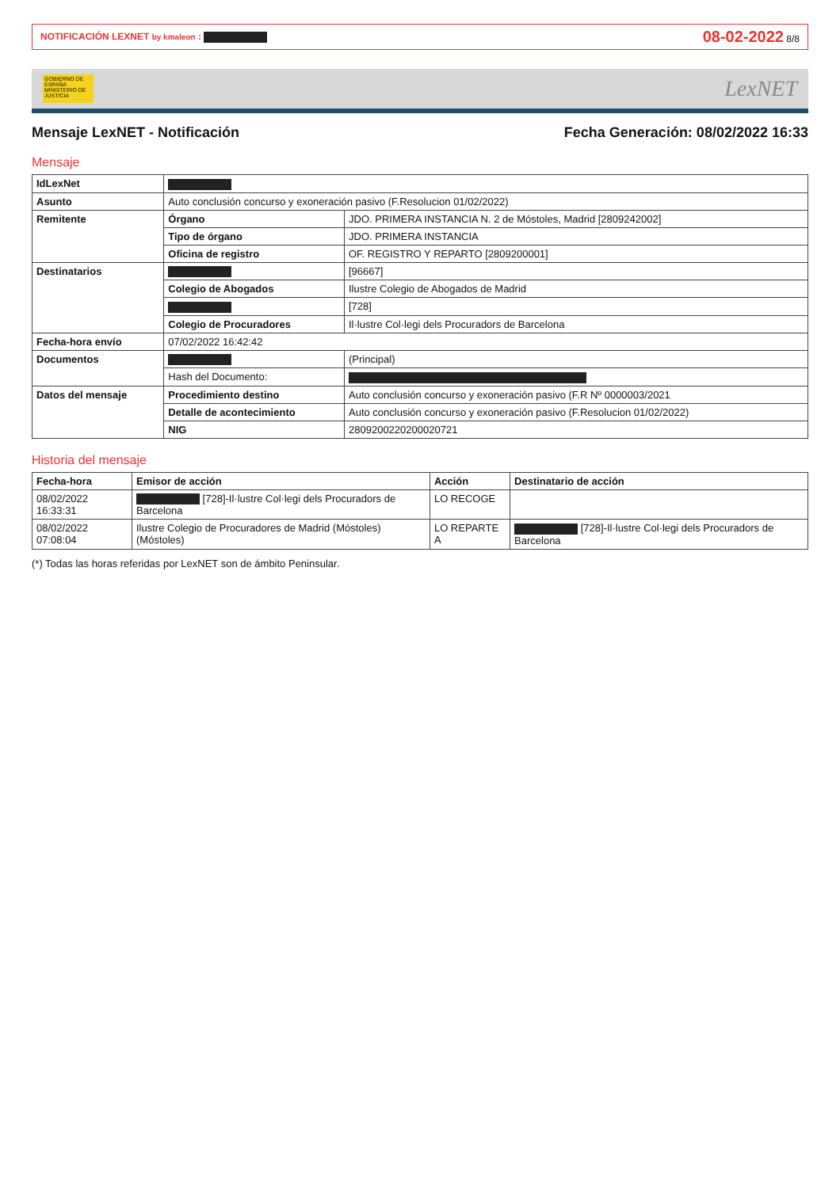NOTIFICACIÓN LEXNET by kmaleon : 08-02-2022 8/8
GOBIERNO DE ESPAÑA MINISTERIO DE JUSTICIA
LexNET
Mensaje LexNET - Notificación Fecha Generación: 08/02/2022 16:33
Mensaje
| IdLexNet | | |
| Asunto | Auto conclusión concurso y exoneración pasivo (F.Resolucion 01/02/2022) | |
| Remitente | Órgano | JDO. PRIMERA INSTANCIA N. 2 de Móstoles, Madrid [2809242002] |
| | Tipo de órgano | JDO. PRIMERA INSTANCIA |
| | Oficina de registro | OF. REGISTRO Y REPARTO [2809200001] |
| Destinatarios | | [96667] |
| | Colegio de Abogados | Ilustre Colegio de Abogados de Madrid |
| | | [728] |
| | Colegio de Procuradores | Il·lustre Col·legi dels Procuradors de Barcelona |
| Fecha-hora envío | 07/02/2022 16:42:42 | |
| Documentos | | (Principal) |
| | Hash del Documento: | |
| Datos del mensaje | Procedimiento destino | Auto conclusión concurso y exoneración pasivo (F.R Nº 0000003/2021 |
| | Detalle de acontecimiento | Auto conclusión concurso y exoneración pasivo (F.Resolucion 01/02/2022) |
| | NIG | 2809200220200020721 |
Historia del mensaje
| Fecha-hora | Emisor de acción | Acción | Destinatario de acción |
| --- | --- | --- | --- |
| 08/02/2022 16:33:31 | [728]-Il·lustre Col·legi dels Procuradors de Barcelona | LO RECOGE | |
| 08/02/2022 07:08:04 | Ilustre Colegio de Procuradores de Madrid (Móstoles) (Móstoles) | LO REPARTE A | [728]-Il·lustre Col·legi dels Procuradors de Barcelona |
(*) Todas las horas referidas por LexNET son de ámbito Peninsular.